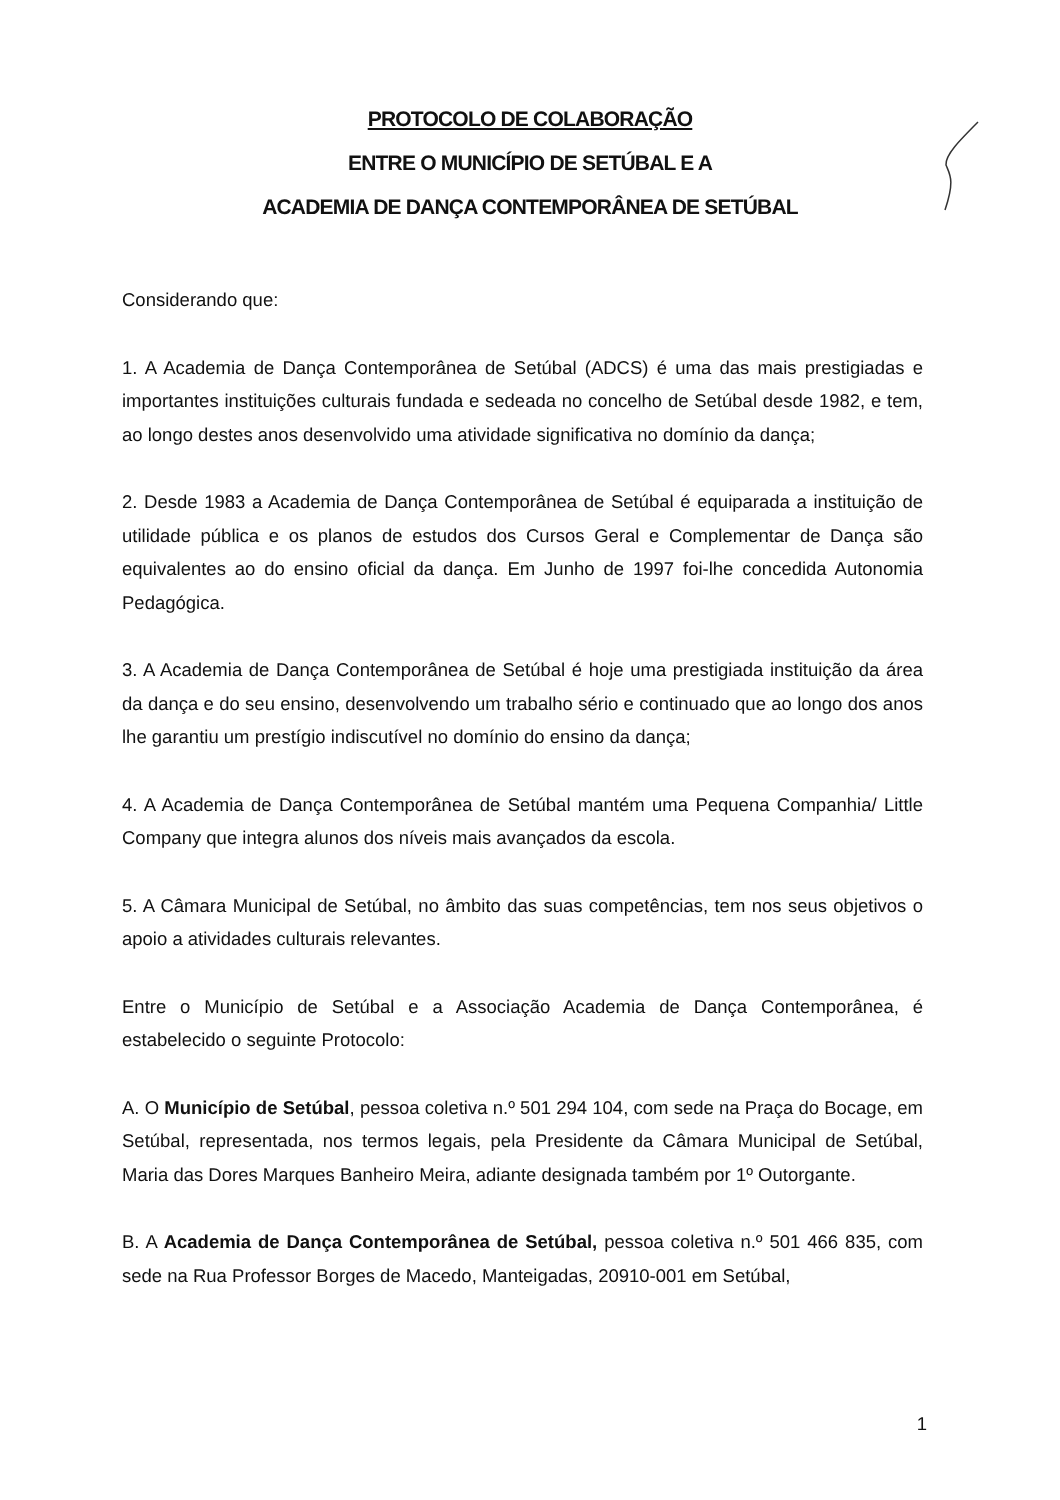PROTOCOLO DE COLABORAÇÃO
ENTRE O MUNICÍPIO DE SETÚBAL E A
ACADEMIA DE DANÇA CONTEMPORÂNEA DE SETÚBAL
Considerando que:
1. A Academia de Dança Contemporânea de Setúbal (ADCS) é uma das mais prestigiadas e importantes instituições culturais fundada e sedeada no concelho de Setúbal desde 1982, e tem, ao longo destes anos desenvolvido uma atividade significativa no domínio da dança;
2. Desde 1983 a Academia de Dança Contemporânea de Setúbal é equiparada a instituição de utilidade pública e os planos de estudos dos Cursos Geral e Complementar de Dança são equivalentes ao do ensino oficial da dança. Em Junho de 1997 foi-lhe concedida Autonomia Pedagógica.
3. A Academia de Dança Contemporânea de Setúbal é hoje uma prestigiada instituição da área da dança e do seu ensino, desenvolvendo um trabalho sério e continuado que ao longo dos anos lhe garantiu um prestígio indiscutível no domínio do ensino da dança;
4. A Academia de Dança Contemporânea de Setúbal mantém uma Pequena Companhia/ Little Company que integra alunos dos níveis mais avançados da escola.
5. A Câmara Municipal de Setúbal, no âmbito das suas competências, tem nos seus objetivos o apoio a atividades culturais relevantes.
Entre o Município de Setúbal e a Associação Academia de Dança Contemporânea, é estabelecido o seguinte Protocolo:
A. O Município de Setúbal, pessoa coletiva n.º 501 294 104, com sede na Praça do Bocage, em Setúbal, representada, nos termos legais, pela Presidente da Câmara Municipal de Setúbal, Maria das Dores Marques Banheiro Meira, adiante designada também por 1º Outorgante.
B. A Academia de Dança Contemporânea de Setúbal, pessoa coletiva n.º 501 466 835, com sede na Rua Professor Borges de Macedo, Manteigadas, 20910-001 em Setúbal,
1